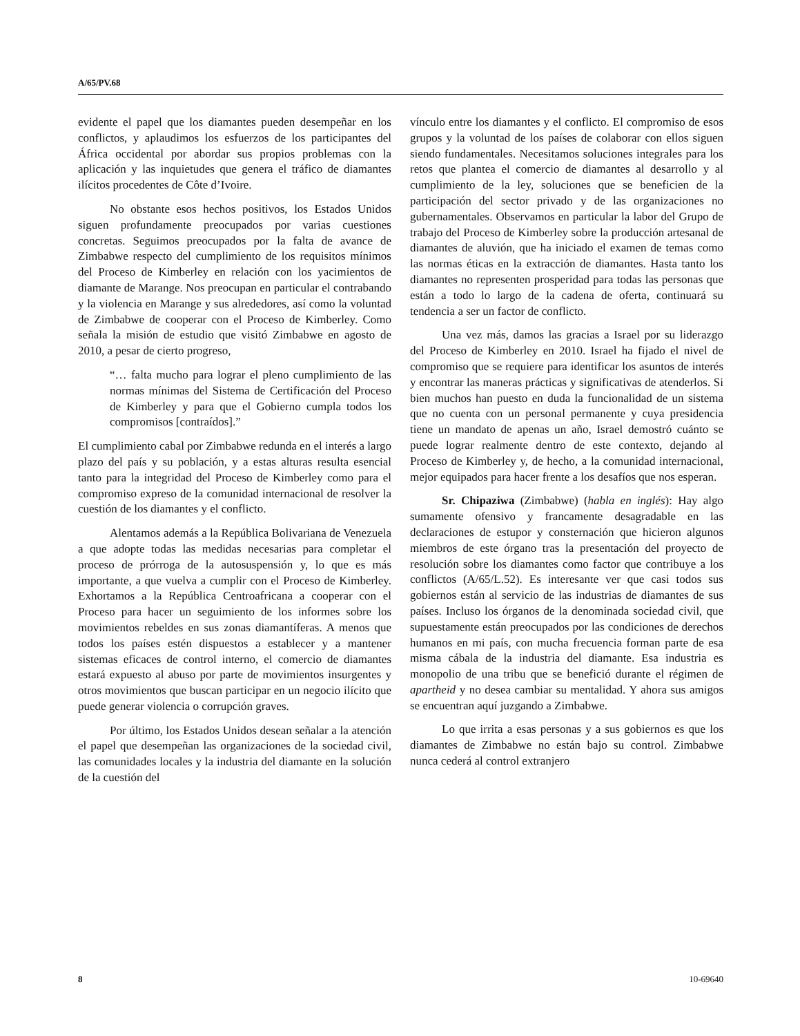A/65/PV.68
evidente el papel que los diamantes pueden desempeñar en los conflictos, y aplaudimos los esfuerzos de los participantes del África occidental por abordar sus propios problemas con la aplicación y las inquietudes que genera el tráfico de diamantes ilícitos procedentes de Côte d’Ivoire.
No obstante esos hechos positivos, los Estados Unidos siguen profundamente preocupados por varias cuestiones concretas. Seguimos preocupados por la falta de avance de Zimbabwe respecto del cumplimiento de los requisitos mínimos del Proceso de Kimberley en relación con los yacimientos de diamante de Marange. Nos preocupan en particular el contrabando y la violencia en Marange y sus alrededores, así como la voluntad de Zimbabwe de cooperar con el Proceso de Kimberley. Como señala la misión de estudio que visitó Zimbabwe en agosto de 2010, a pesar de cierto progreso,
“… falta mucho para lograr el pleno cumplimiento de las normas mínimas del Sistema de Certificación del Proceso de Kimberley y para que el Gobierno cumpla todos los compromisos [contraídos].”
El cumplimiento cabal por Zimbabwe redunda en el interés a largo plazo del país y su población, y a estas alturas resulta esencial tanto para la integridad del Proceso de Kimberley como para el compromiso expreso de la comunidad internacional de resolver la cuestión de los diamantes y el conflicto.
Alentamos además a la República Bolivariana de Venezuela a que adopte todas las medidas necesarias para completar el proceso de prórroga de la autosuspensión y, lo que es más importante, a que vuelva a cumplir con el Proceso de Kimberley. Exhortamos a la República Centroafricana a cooperar con el Proceso para hacer un seguimiento de los informes sobre los movimientos rebeldes en sus zonas diamantíferas. A menos que todos los países estén dispuestos a establecer y a mantener sistemas eficaces de control interno, el comercio de diamantes estará expuesto al abuso por parte de movimientos insurgentes y otros movimientos que buscan participar en un negocio ilícito que puede generar violencia o corrupción graves.
Por último, los Estados Unidos desean señalar a la atención el papel que desempeñan las organizaciones de la sociedad civil, las comunidades locales y la industria del diamante en la solución de la cuestión del
vínculo entre los diamantes y el conflicto. El compromiso de esos grupos y la voluntad de los países de colaborar con ellos siguen siendo fundamentales. Necesitamos soluciones integrales para los retos que plantea el comercio de diamantes al desarrollo y al cumplimiento de la ley, soluciones que se beneficien de la participación del sector privado y de las organizaciones no gubernamentales. Observamos en particular la labor del Grupo de trabajo del Proceso de Kimberley sobre la producción artesanal de diamantes de aluvión, que ha iniciado el examen de temas como las normas éticas en la extracción de diamantes. Hasta tanto los diamantes no representen prosperidad para todas las personas que están a todo lo largo de la cadena de oferta, continuará su tendencia a ser un factor de conflicto.
Una vez más, damos las gracias a Israel por su liderazgo del Proceso de Kimberley en 2010. Israel ha fijado el nivel de compromiso que se requiere para identificar los asuntos de interés y encontrar las maneras prácticas y significativas de atenderlos. Si bien muchos han puesto en duda la funcionalidad de un sistema que no cuenta con un personal permanente y cuya presidencia tiene un mandato de apenas un año, Israel demostró cuánto se puede lograr realmente dentro de este contexto, dejando al Proceso de Kimberley y, de hecho, a la comunidad internacional, mejor equipados para hacer frente a los desafíos que nos esperan.
Sr. Chipaziwa (Zimbabwe) (habla en inglés): Hay algo sumamente ofensivo y francamente desagradable en las declaraciones de estupor y consternación que hicieron algunos miembros de este órgano tras la presentación del proyecto de resolución sobre los diamantes como factor que contribuye a los conflictos (A/65/L.52). Es interesante ver que casi todos sus gobiernos están al servicio de las industrias de diamantes de sus países. Incluso los órganos de la denominada sociedad civil, que supuestamente están preocupados por las condiciones de derechos humanos en mi país, con mucha frecuencia forman parte de esa misma cábala de la industria del diamante. Esa industria es monopolio de una tribu que se benefició durante el régimen de apartheid y no desea cambiar su mentalidad. Y ahora sus amigos se encuentran aquí juzgando a Zimbabwe.
Lo que irrita a esas personas y a sus gobiernos es que los diamantes de Zimbabwe no están bajo su control. Zimbabwe nunca cederá al control extranjero
8 10-69640